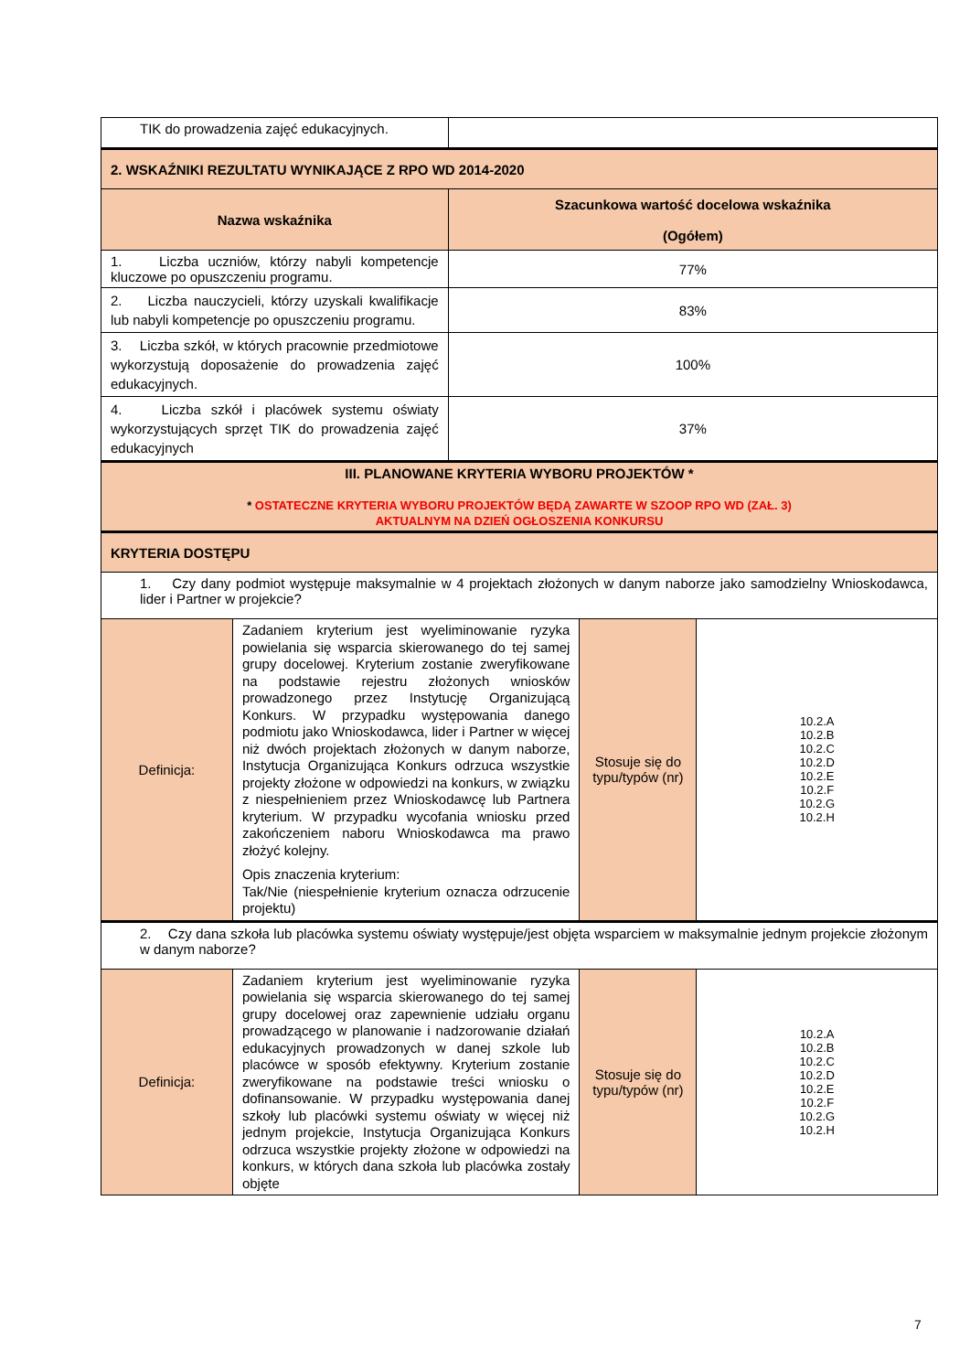| TIK do prowadzenia zajęć edukacyjnych. | | | | |
| 2. WSKAŹNIKI REZULTATU WYNIKAJĄCE Z RPO WD 2014-2020 | | | | |
| Nazwa wskaźnika | | Szacunkowa wartość docelowa wskaźnika (Ogółem) | | |
| 1. Liczba uczniów, którzy nabyli kompetencje kluczowe po opuszczeniu programu. | | 77% | | |
| 2. Liczba nauczycieli, którzy uzyskali kwalifikacje lub nabyli kompetencje po opuszczeniu programu. | | 83% | | |
| 3. Liczba szkół, w których pracownie przedmiotowe wykorzystują doposażenie do prowadzenia zajęć edukacyjnych. | | 100% | | |
| 4. Liczba szkół i placówek systemu oświaty wykorzystujących sprzęt TIK do prowadzenia zajęć edukacyjnych | | 37% | | |
| III. PLANOWANE KRYTERIA WYBORU PROJEKTÓW * * OSTATECZNE KRYTERIA WYBORU PROJEKTÓW BĘDĄ ZAWARTE W SZOOP RPO WD (ZAŁ. 3) AKTUALNYM NA DZIEŃ OGŁOSZENIA KONKURSU | | | | |
| KRYTERIA DOSTĘPU | | | | |
| 1. Czy dany podmiot występuje maksymalnie w 4 projektach złożonych w danym naborze jako samodzielny Wnioskodawca, lider i Partner w projekcie? | | | | |
| Definicja: | Zadaniem kryterium jest wyeliminowanie ryzyka powielania się wsparcia skierowanego do tej samej grupy docelowej. Kryterium zostanie zweryfikowane na podstawie rejestru złożonych wniosków prowadzonego przez Instytucję Organizującą Konkurs. W przypadku występowania danego podmiotu jako Wnioskodawca, lider i Partner w więcej niż dwóch projektach złożonych w danym naborze, Instytucja Organizująca Konkurs odrzuca wszystkie projekty złożone w odpowiedzi na konkurs, w związku z niespełnieniem przez Wnioskodawcę lub Partnera kryterium. W przypadku wycofania wniosku przed zakończeniem naboru Wnioskodawca ma prawo złożyć kolejny. Opis znaczenia kryterium: Tak/Nie (niespełnienie kryterium oznacza odrzucenie projektu) | | Stosuje się do typu/typów (nr) | 10.2.A 10.2.B 10.2.C 10.2.D 10.2.E 10.2.F 10.2.G 10.2.H |
| 2. Czy dana szkoła lub placówka systemu oświaty występuje/jest objęta wsparciem w maksymalnie jednym projekcie złożonym w danym naborze? | | | | |
| Definicja: | Zadaniem kryterium jest wyeliminowanie ryzyka powielania się wsparcia skierowanego do tej samej grupy docelowej oraz zapewnienie udziału organu prowadzącego w planowanie i nadzorowanie działań edukacyjnych prowadzonych w danej szkole lub placówce w sposób efektywny. Kryterium zostanie zweryfikowane na podstawie treści wniosku o dofinansowanie. W przypadku występowania danej szkoły lub placówki systemu oświaty w więcej niż jednym projekcie, Instytucja Organizująca Konkurs odrzuca wszystkie projekty złożone w odpowiedzi na konkurs, w których dana szkoła lub placówka zostały objęte | | Stosuje się do typu/typów (nr) | 10.2.A 10.2.B 10.2.C 10.2.D 10.2.E 10.2.F 10.2.G 10.2.H |
7